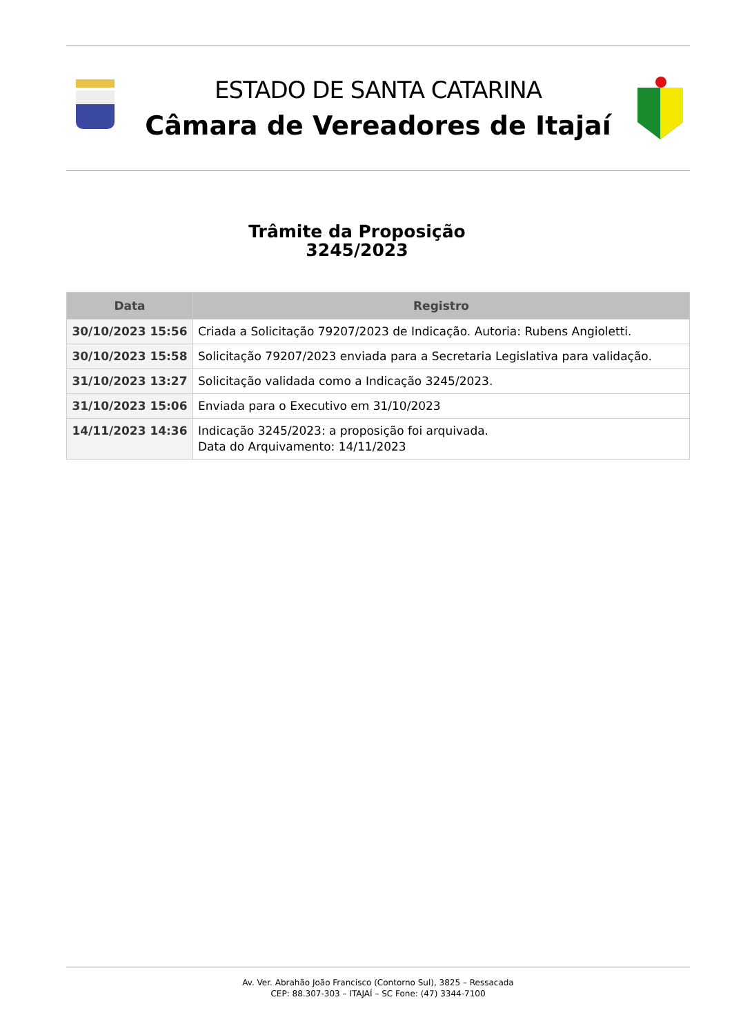ESTADO DE SANTA CATARINA
Câmara de Vereadores de Itajaí
Trâmite da Proposição
3245/2023
| Data | Registro |
| --- | --- |
| 30/10/2023 15:56 | Criada a Solicitação 79207/2023 de Indicação. Autoria: Rubens Angioletti. |
| 30/10/2023 15:58 | Solicitação 79207/2023 enviada para a Secretaria Legislativa para validação. |
| 31/10/2023 13:27 | Solicitação validada como a Indicação 3245/2023. |
| 31/10/2023 15:06 | Enviada para o Executivo em 31/10/2023 |
| 14/11/2023 14:36 | Indicação 3245/2023: a proposição foi arquivada. Data do Arquivamento: 14/11/2023 |
Av. Ver. Abrahão João Francisco (Contorno Sul), 3825 – Ressacada
CEP: 88.307-303 – ITAJAÍ – SC Fone: (47) 3344-7100